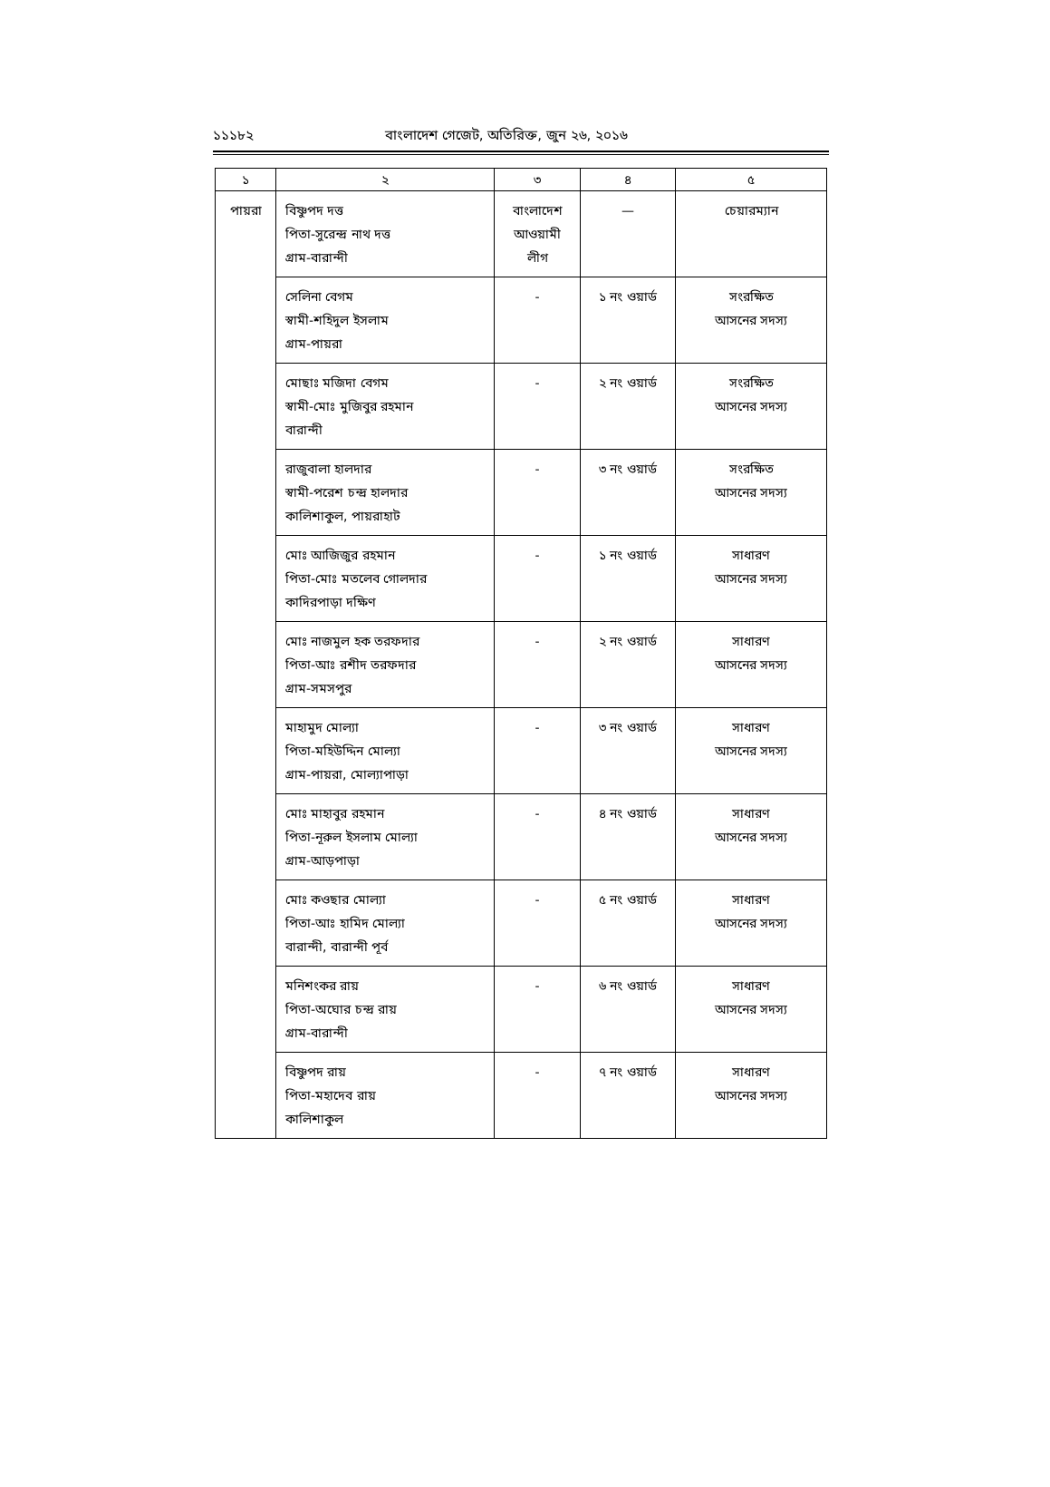১১১৮২ বাংলাদেশ গেজেট, অতিরিক্ত, জুন ২৬, ২০১৬
| ১ | ২ | ৩ | ৪ | ৫ |
| --- | --- | --- | --- | --- |
| পায়রা | বিষ্ণুপদ দত্ত পিতা-সুরেন্দ্র নাথ দত্ত গ্রাম-বারান্দী | বাংলাদেশ আওয়ামী লীগ | — | চেয়ারম্যান |
| | সেলিনা বেগম স্বামী-শহিদুল ইসলাম গ্রাম-পায়রা | - | ১ নং ওয়ার্ড | সংরক্ষিত আসনের সদস্য |
| | মোছাঃ মজিদা বেগম স্বামী-মোঃ মুজিবুর রহমান বারান্দী | - | ২ নং ওয়ার্ড | সংরক্ষিত আসনের সদস্য |
| | রাজুবালা হালদার স্বামী-পরেশ চন্দ্র হালদার কালিশাকুল, পায়রাহাট | - | ৩ নং ওয়ার্ড | সংরক্ষিত আসনের সদস্য |
| | মোঃ আজিজুর রহমান পিতা-মোঃ মতলেব গোলদার কাদিরপাড়া দক্ষিণ | - | ১ নং ওয়ার্ড | সাধারণ আসনের সদস্য |
| | মোঃ নাজমুল হক তরফদার পিতা-আঃ রশীদ তরফদার গ্রাম-সমসপুর | - | ২ নং ওয়ার্ড | সাধারণ আসনের সদস্য |
| | মাহামুদ মোল্যা পিতা-মহিউদ্দিন মোল্যা গ্রাম-পায়রা, মোল্যাপাড়া | - | ৩ নং ওয়ার্ড | সাধারণ আসনের সদস্য |
| | মোঃ মাহাবুর রহমান পিতা-নূরুল ইসলাম মোল্যা গ্রাম-আড়পাড়া | - | ৪ নং ওয়ার্ড | সাধারণ আসনের সদস্য |
| | মোঃ কওছার মোল্যা পিতা-আঃ হামিদ মোল্যা বারান্দী, বারান্দী পূর্ব | - | ৫ নং ওয়ার্ড | সাধারণ আসনের সদস্য |
| | মনিশংকর রায় পিতা-অঘোর চন্দ্র রায় গ্রাম-বারান্দী | - | ৬ নং ওয়ার্ড | সাধারণ আসনের সদস্য |
| | বিষ্ণুপদ রায় পিতা-মহাদেব রায় কালিশাকুল | - | ৭ নং ওয়ার্ড | সাধারণ আসনের সদস্য |